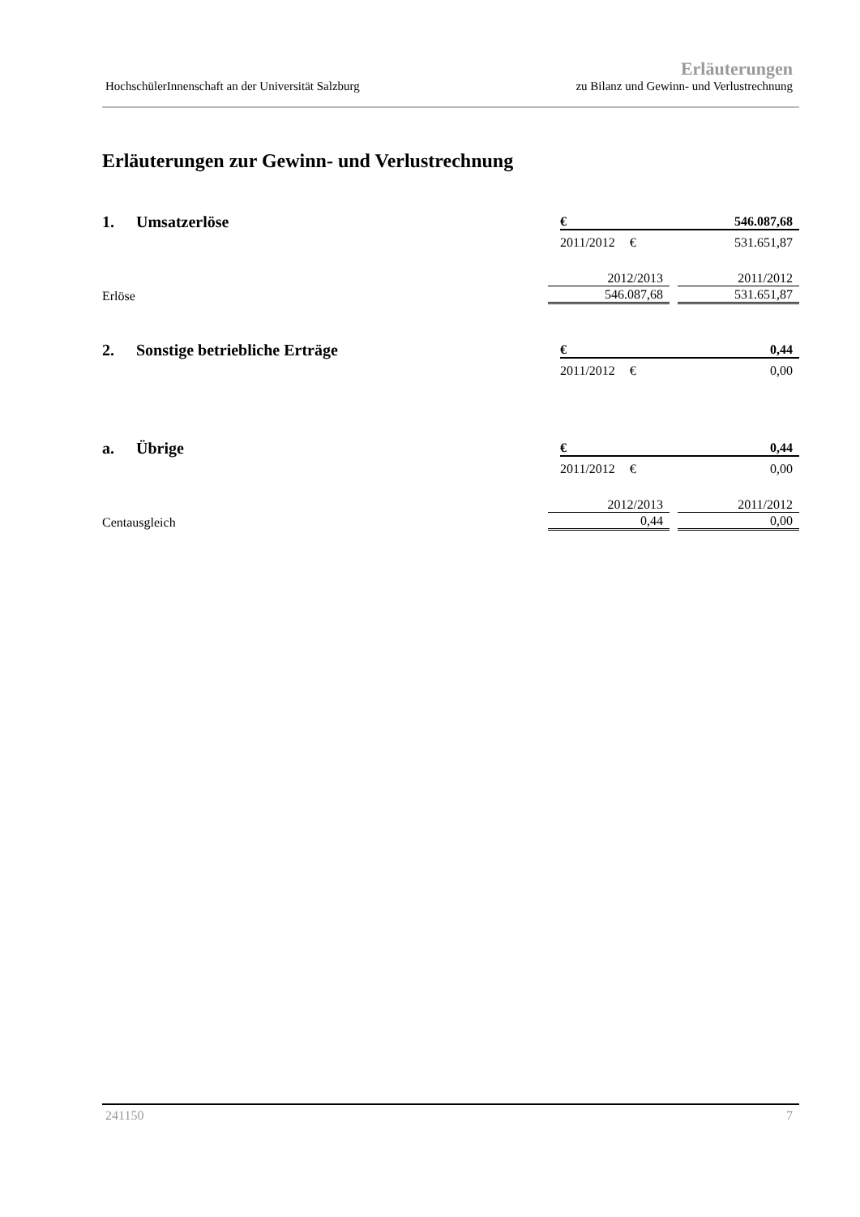HochschülerInnenschaft an der Universität Salzburg
Erläuterungen
zu Bilanz und Gewinn- und Verlustrechnung
Erläuterungen zur Gewinn- und Verlustrechnung
1. Umsatzerlöse
€ 546.087,68
2011/2012 € 531.651,87
| | 2012/2013 | 2011/2012 |
| Erlöse | 546.087,68 | 531.651,87 |
2. Sonstige betriebliche Erträge
€ 0,44
2011/2012 € 0,00
a. Übrige
€ 0,44
2011/2012 € 0,00
| | 2012/2013 | 2011/2012 |
| Centausgleich | 0,44 | 0,00 |
241150 7